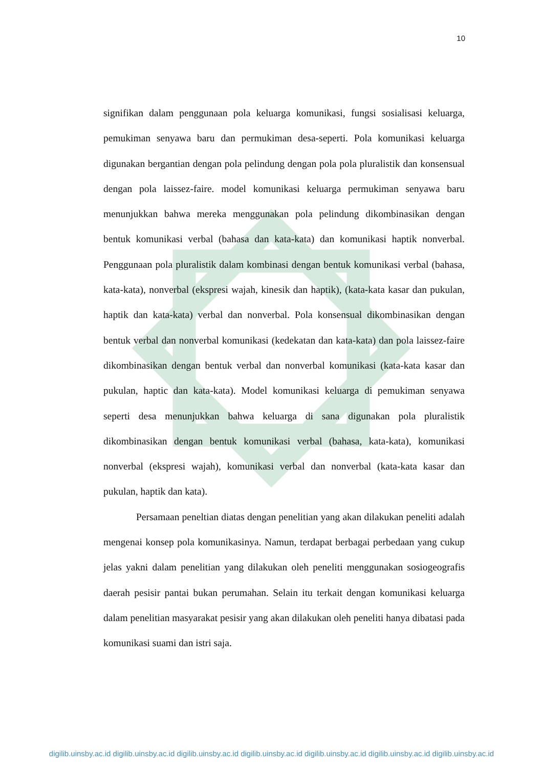10
signifikan dalam penggunaan pola keluarga komunikasi, fungsi sosialisasi keluarga, pemukiman senyawa baru dan permukiman desa-seperti. Pola komunikasi keluarga digunakan bergantian dengan pola pelindung dengan pola pola pluralistik dan konsensual dengan pola laissez-faire. model komunikasi keluarga permukiman senyawa baru menunjukkan bahwa mereka menggunakan pola pelindung dikombinasikan dengan bentuk komunikasi verbal (bahasa dan kata-kata) dan komunikasi haptik nonverbal. Penggunaan pola pluralistik dalam kombinasi dengan bentuk komunikasi verbal (bahasa, kata-kata), nonverbal (ekspresi wajah, kinesik dan haptik), (kata-kata kasar dan pukulan, haptik dan kata-kata) verbal dan nonverbal. Pola konsensual dikombinasikan dengan bentuk verbal dan nonverbal komunikasi (kedekatan dan kata-kata) dan pola laissez-faire dikombinasikan dengan bentuk verbal dan nonverbal komunikasi (kata-kata kasar dan pukulan, haptic dan kata-kata). Model komunikasi keluarga di pemukiman senyawa seperti desa menunjukkan bahwa keluarga di sana digunakan pola pluralistik dikombinasikan dengan bentuk komunikasi verbal (bahasa, kata-kata), komunikasi nonverbal (ekspresi wajah), komunikasi verbal dan nonverbal (kata-kata kasar dan pukulan, haptik dan kata).
Persamaan peneltian diatas dengan penelitian yang akan dilakukan peneliti adalah mengenai konsep pola komunikasinya. Namun, terdapat berbagai perbedaan yang cukup jelas yakni dalam penelitian yang dilakukan oleh peneliti menggunakan sosiogeografis daerah pesisir pantai bukan perumahan. Selain itu terkait dengan komunikasi keluarga dalam penelitian masyarakat pesisir yang akan dilakukan oleh peneliti hanya dibatasi pada komunikasi suami dan istri saja.
digilib.uinsby.ac.id digilib.uinsby.ac.id digilib.uinsby.ac.id digilib.uinsby.ac.id digilib.uinsby.ac.id digilib.uinsby.ac.id digilib.uinsby.ac.id